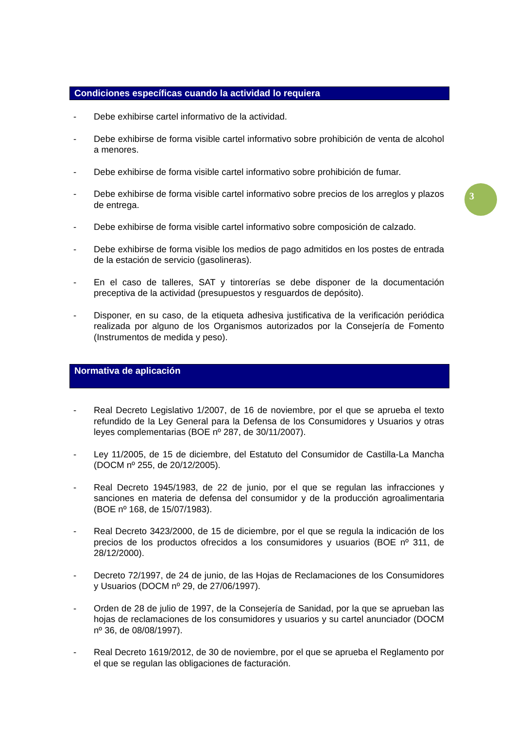Condiciones específicas cuando la actividad lo requiera
- Debe exhibirse cartel informativo de la actividad.
- Debe exhibirse de forma visible cartel informativo sobre prohibición de venta de alcohol a menores.
- Debe exhibirse de forma visible cartel informativo sobre prohibición de fumar.
- Debe exhibirse de forma visible cartel informativo sobre precios de los arreglos y plazos de entrega.
- Debe exhibirse de forma visible cartel informativo sobre composición de calzado.
- Debe exhibirse de forma visible los medios de pago admitidos en los postes de entrada de la estación de servicio (gasolineras).
- En el caso de talleres, SAT y tintorerías se debe disponer de la documentación preceptiva de la actividad (presupuestos y resguardos de depósito).
- Disponer, en su caso, de la etiqueta adhesiva justificativa de la verificación periódica realizada por alguno de los Organismos autorizados por la Consejería de Fomento (Instrumentos de medida y peso).
Normativa de aplicación
- Real Decreto Legislativo 1/2007, de 16 de noviembre, por el que se aprueba el texto refundido de la Ley General para la Defensa de los Consumidores y Usuarios y otras leyes complementarias (BOE nº 287, de 30/11/2007).
- Ley 11/2005, de 15 de diciembre, del Estatuto del Consumidor de Castilla-La Mancha (DOCM nº 255, de 20/12/2005).
- Real Decreto 1945/1983, de 22 de junio, por el que se regulan las infracciones y sanciones en materia de defensa del consumidor y de la producción agroalimentaria (BOE nº 168, de 15/07/1983).
- Real Decreto 3423/2000, de 15 de diciembre, por el que se regula la indicación de los precios de los productos ofrecidos a los consumidores y usuarios (BOE nº 311, de 28/12/2000).
- Decreto 72/1997, de 24 de junio, de las Hojas de Reclamaciones de los Consumidores y Usuarios (DOCM nº 29, de 27/06/1997).
- Orden de 28 de julio de 1997, de la Consejería de Sanidad, por la que se aprueban las hojas de reclamaciones de los consumidores y usuarios y su cartel anunciador (DOCM nº 36, de 08/08/1997).
- Real Decreto 1619/2012, de 30 de noviembre, por el que se aprueba el Reglamento por el que se regulan las obligaciones de facturación.
3